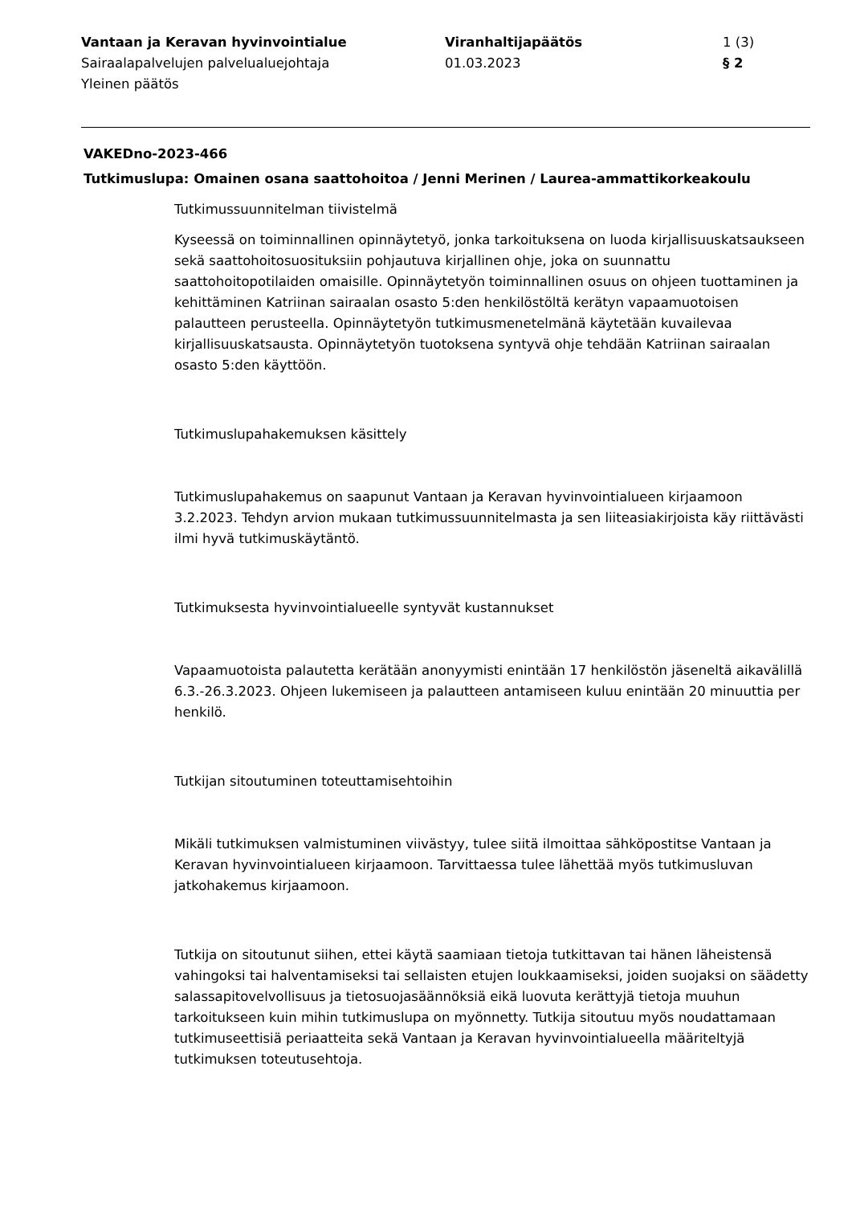Vantaan ja Keravan hyvinvointialue
Sairaalapalvelujen palvelualuejohtaja
Yleinen päätös
Viranhaltijapäätös
01.03.2023
1 (3)
§ 2
VAKEDno-2023-466
Tutkimuslupa: Omainen osana saattohoitoa / Jenni Merinen / Laurea-ammattikorkeakoulu
Tutkimussuunnitelman tiivistelmä
Kyseessä on toiminnallinen opinnäytetyö, jonka tarkoituksena on luoda kirjallisuuskatsaukseen sekä saattohoitosuosituksiin pohjautuva kirjallinen ohje, joka on suunnattu saattohoitopotilaiden omaisille. Opinnäytetyön toiminnallinen osuus on ohjeen tuottaminen ja kehittäminen Katriinan sairaalan osasto 5:den henkilöstöltä kerätyn vapaamuotoisen palautteen perusteella. Opinnäytetyön tutkimusmenetelmänä käytetään kuvailevaa kirjallisuuskatsausta. Opinnäytetyön tuotoksena syntyvä ohje tehdään Katriinan sairaalan osasto 5:den käyttöön.
Tutkimuslupahakemuksen käsittely
Tutkimuslupahakemus on saapunut Vantaan ja Keravan hyvinvointialueen kirjaamoon 3.2.2023. Tehdyn arvion mukaan tutkimussuunnitelmasta ja sen liiteasiakirjoista käy riittävästi ilmi hyvä tutkimuskäytäntö.
Tutkimuksesta hyvinvointialueelle syntyvät kustannukset
Vapaamuotoista palautetta kerätään anonyymisti enintään 17 henkilöstön jäseneltä aikavälillä 6.3.-26.3.2023. Ohjeen lukemiseen ja palautteen antamiseen kuluu enintään 20 minuuttia per henkilö.
Tutkijan sitoutuminen toteuttamisehtoihin
Mikäli tutkimuksen valmistuminen viivästyy, tulee siitä ilmoittaa sähköpostitse Vantaan ja Keravan hyvinvointialueen kirjaamoon. Tarvittaessa tulee lähettää myös tutkimusluvan jatkohakemus kirjaamoon.
Tutkija on sitoutunut siihen, ettei käytä saamiaan tietoja tutkittavan tai hänen läheistensä vahingoksi tai halventamiseksi tai sellaisten etujen loukkaamiseksi, joiden suojaksi on säädetty salassapitovelvollisuus ja tietosuojasäännöksiä eikä luovuta kerättyjä tietoja muuhun tarkoitukseen kuin mihin tutkimuslupa on myönnetty. Tutkija sitoutuu myös noudattamaan tutkimuseettisiä periaatteita sekä Vantaan ja Keravan hyvinvointialueella määriteltyjä tutkimuksen toteutusehtoja.